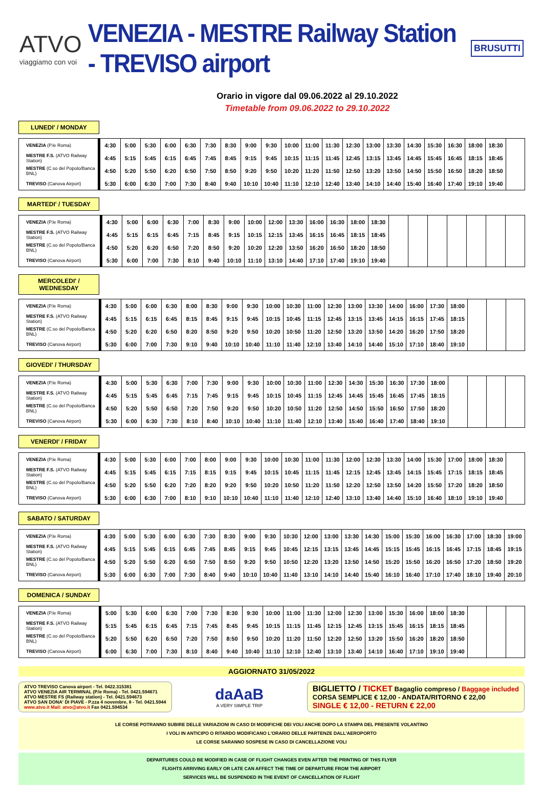ATVO
viaggiamo con voi
VENEZIA - MESTRE Railway Station - TREVISO airport
BRUSUTTI
Orario in vigore dal 09.06.2022 al 29.10.2022
Timetable from 09.06.2022 to 29.10.2022
LUNEDI' / MONDAY
| VENEZIA (P.le Roma) | 4:30 | 5:00 | 5:30 | 6:00 | 6:30 | 7:30 | 8:30 | 9:00 | 9:30 | 10:00 | 11:00 | 11:30 | 12:30 | 13:00 | 13:30 | 14:30 | 15:30 | 16:30 | 18:00 | 18:30 | |
| MESTRE F.S. (ATVO Railway Station) | 4:45 | 5:15 | 5:45 | 6:15 | 6:45 | 7:45 | 8:45 | 9:15 | 9:45 | 10:15 | 11:15 | 11:45 | 12:45 | 13:15 | 13:45 | 14:45 | 15:45 | 16:45 | 18:15 | 18:45 | |
| MESTRE (C.so del Popolo/Banca BNL) | 4:50 | 5:20 | 5:50 | 6:20 | 6:50 | 7:50 | 8:50 | 9:20 | 9:50 | 10:20 | 11:20 | 11:50 | 12:50 | 13:20 | 13:50 | 14:50 | 15:50 | 16:50 | 18:20 | 18:50 | |
| TREVISO (Canova Airport) | 5:30 | 6:00 | 6:30 | 7:00 | 7:30 | 8:40 | 9:40 | 10:10 | 10:40 | 11:10 | 12:10 | 12:40 | 13:40 | 14:10 | 14:40 | 15:40 | 16:40 | 17:40 | 19:10 | 19:40 | |
MARTEDI' / TUESDAY
| VENEZIA (P.le Roma) | 4:30 | 5:00 | 6:00 | 6:30 | 7:00 | 8:30 | 9:00 | 10:00 | 12:00 | 13:30 | 16:00 | 16:30 | 18:00 | 18:30 | | | | | | | |
| MESTRE F.S. (ATVO Railway Station) | 4:45 | 5:15 | 6:15 | 6:45 | 7:15 | 8:45 | 9:15 | 10:15 | 12:15 | 13:45 | 16:15 | 16:45 | 18:15 | 18:45 | | | | | | | |
| MESTRE (C.so del Popolo/Banca BNL) | 4:50 | 5:20 | 6:20 | 6:50 | 7:20 | 8:50 | 9:20 | 10:20 | 12:20 | 13:50 | 16:20 | 16:50 | 18:20 | 18:50 | | | | | | | |
| TREVISO (Canova Airport) | 5:30 | 6:00 | 7:00 | 7:30 | 8:10 | 9:40 | 10:10 | 11:10 | 13:10 | 14:40 | 17:10 | 17:40 | 19:10 | 19:40 | | | | | | | |
MERCOLEDI' / WEDNESDAY
| VENEZIA (P.le Roma) | 4:30 | 5:00 | 6:00 | 6:30 | 8:00 | 8:30 | 9:00 | 9:30 | 10:00 | 10:30 | 11:00 | 12:30 | 13:00 | 13:30 | 14:00 | 16:00 | 17:30 | 18:00 | | | |
| MESTRE F.S. (ATVO Railway Station) | 4:45 | 5:15 | 6:15 | 6:45 | 8:15 | 8:45 | 9:15 | 9:45 | 10:15 | 10:45 | 11:15 | 12:45 | 13:15 | 13:45 | 14:15 | 16:15 | 17:45 | 18:15 | | | |
| MESTRE (C.so del Popolo/Banca BNL) | 4:50 | 5:20 | 6:20 | 6:50 | 8:20 | 8:50 | 9:20 | 9:50 | 10:20 | 10:50 | 11:20 | 12:50 | 13:20 | 13:50 | 14:20 | 16:20 | 17:50 | 18:20 | | | |
| TREVISO (Canova Airport) | 5:30 | 6:00 | 7:00 | 7:30 | 9:10 | 9:40 | 10:10 | 10:40 | 11:10 | 11:40 | 12:10 | 13:40 | 14:10 | 14:40 | 15:10 | 17:10 | 18:40 | 19:10 | | | |
GIOVEDI' / THURSDAY
| VENEZIA (P.le Roma) | 4:30 | 5:00 | 5:30 | 6:30 | 7:00 | 7:30 | 9:00 | 9:30 | 10:00 | 10:30 | 11:00 | 12:30 | 14:30 | 15:30 | 16:30 | 17:30 | 18:00 | | | | |
| MESTRE F.S. (ATVO Railway Station) | 4:45 | 5:15 | 5:45 | 6:45 | 7:15 | 7:45 | 9:15 | 9:45 | 10:15 | 10:45 | 11:15 | 12:45 | 14:45 | 15:45 | 16:45 | 17:45 | 18:15 | | | | |
| MESTRE (C.so del Popolo/Banca BNL) | 4:50 | 5:20 | 5:50 | 6:50 | 7:20 | 7:50 | 9:20 | 9:50 | 10:20 | 10:50 | 11:20 | 12:50 | 14:50 | 15:50 | 16:50 | 17:50 | 18:20 | | | | |
| TREVISO (Canova Airport) | 5:30 | 6:00 | 6:30 | 7:30 | 8:10 | 8:40 | 10:10 | 10:40 | 11:10 | 11:40 | 12:10 | 13:40 | 15:40 | 16:40 | 17:40 | 18:40 | 19:10 | | | | |
VENERDI' / FRIDAY
| VENEZIA (P.le Roma) | 4:30 | 5:00 | 5:30 | 6:00 | 7:00 | 8:00 | 9:00 | 9:30 | 10:00 | 10:30 | 11:00 | 11:30 | 12:00 | 12:30 | 13:30 | 14:00 | 15:30 | 17:00 | 18:00 | 18:30 | |
| MESTRE F.S. (ATVO Railway Station) | 4:45 | 5:15 | 5:45 | 6:15 | 7:15 | 8:15 | 9:15 | 9:45 | 10:15 | 10:45 | 11:15 | 11:45 | 12:15 | 12:45 | 13:45 | 14:15 | 15:45 | 17:15 | 18:15 | 18:45 | |
| MESTRE (C.so del Popolo/Banca BNL) | 4:50 | 5:20 | 5:50 | 6:20 | 7:20 | 8:20 | 9:20 | 9:50 | 10:20 | 10:50 | 11:20 | 11:50 | 12:20 | 12:50 | 13:50 | 14:20 | 15:50 | 17:20 | 18:20 | 18:50 | |
| TREVISO (Canova Airport) | 5:30 | 6:00 | 6:30 | 7:00 | 8:10 | 9:10 | 10:10 | 10:40 | 11:10 | 11:40 | 12:10 | 12:40 | 13:10 | 13:40 | 14:40 | 15:10 | 16:40 | 18:10 | 19:10 | 19:40 | |
SABATO / SATURDAY
| VENEZIA (P.le Roma) | 4:30 | 5:00 | 5:30 | 6:00 | 6:30 | 7:30 | 8:30 | 9:00 | 9:30 | 10:30 | 12:00 | 13:00 | 13:30 | 14:30 | 15:00 | 15:30 | 16:00 | 16:30 | 17:00 | 18:30 | 19:00 |
| MESTRE F.S. (ATVO Railway Station) | 4:45 | 5:15 | 5:45 | 6:15 | 6:45 | 7:45 | 8:45 | 9:15 | 9:45 | 10:45 | 12:15 | 13:15 | 13:45 | 14:45 | 15:15 | 15:45 | 16:15 | 16:45 | 17:15 | 18:45 | 19:15 |
| MESTRE (C.so del Popolo/Banca BNL) | 4:50 | 5:20 | 5:50 | 6:20 | 6:50 | 7:50 | 8:50 | 9:20 | 9:50 | 10:50 | 12:20 | 13:20 | 13:50 | 14:50 | 15:20 | 15:50 | 16:20 | 16:50 | 17:20 | 18:50 | 19:20 |
| TREVISO (Canova Airport) | 5:30 | 6:00 | 6:30 | 7:00 | 7:30 | 8:40 | 9:40 | 10:10 | 10:40 | 11:40 | 13:10 | 14:10 | 14:40 | 15:40 | 16:10 | 16:40 | 17:10 | 17:40 | 18:10 | 19:40 | 20:10 |
DOMENICA / SUNDAY
| VENEZIA (P.le Roma) | 5:00 | 5:30 | 6:00 | 6:30 | 7:00 | 7:30 | 8:30 | 9:30 | 10:00 | 11:00 | 11:30 | 12:00 | 12:30 | 13:00 | 15:30 | 16:00 | 18:00 | 18:30 | | | |
| MESTRE F.S. (ATVO Railway Station) | 5:15 | 5:45 | 6:15 | 6:45 | 7:15 | 7:45 | 8:45 | 9:45 | 10:15 | 11:15 | 11:45 | 12:15 | 12:45 | 13:15 | 15:45 | 16:15 | 18:15 | 18:45 | | | |
| MESTRE (C.so del Popolo/Banca BNL) | 5:20 | 5:50 | 6:20 | 6:50 | 7:20 | 7:50 | 8:50 | 9:50 | 10:20 | 11:20 | 11:50 | 12:20 | 12:50 | 13:20 | 15:50 | 16:20 | 18:20 | 18:50 | | | |
| TREVISO (Canova Airport) | 6:00 | 6:30 | 7:00 | 7:30 | 8:10 | 8:40 | 9:40 | 10:40 | 11:10 | 12:10 | 12:40 | 13:10 | 13:40 | 14:10 | 16:40 | 17:10 | 19:10 | 19:40 | | | |
AGGIORNATO 31/05/2022
ATVO TREVISO Canova airport - Tel. 0422.315381
ATVO VENEZIA AIR TERMINAL (P.le Roma) - Tel. 0421.594671
ATVO MESTRE FS (Railway station) - Tel. 0421.594673
ATVO SAN DONA' DI PIAVE - P.zza 4 novembre, 8 - Tel. 0421.5944
www.atvo.it Mail: atvo@atvo.it Fax 0421.594534
daAaB
A VERY SIMPLE TRIP
BIGLIETTO / TICKET Bagaglio compreso / Baggage included
CORSA SEMPLICE € 12,00 - ANDATA/RITORNO € 22,00
SINGLE € 12,00 - RETURN € 22,00
LE CORSE POTRANNO SUBIRE DELLE VARIAZIONI IN CASO DI MODIFICHE DEI VOLI ANCHE DOPO LA STAMPA DEL PRESENTE VOLANTINO
I VOLI IN ANTICIPO O RITARDO MODIFICANO L'ORARIO DELLE PARTENZE DALL'AEROPORTO
LE CORSE SARANNO SOSPESE IN CASO DI CANCELLAZIONE VOLI
DEPARTURES COULD BE MODIFIED IN CASE OF FLIGHT CHANGES EVEN AFTER THE PRINTING OF THIS FLYER
FLIGHTS ARRIVING EARLY OR LATE CAN AFFECT THE TIME OF DEPARTURE FROM THE AIRPORT
SERVICES WILL BE SUSPENDED IN THE EVENT OF CANCELLATION OF FLIGHT